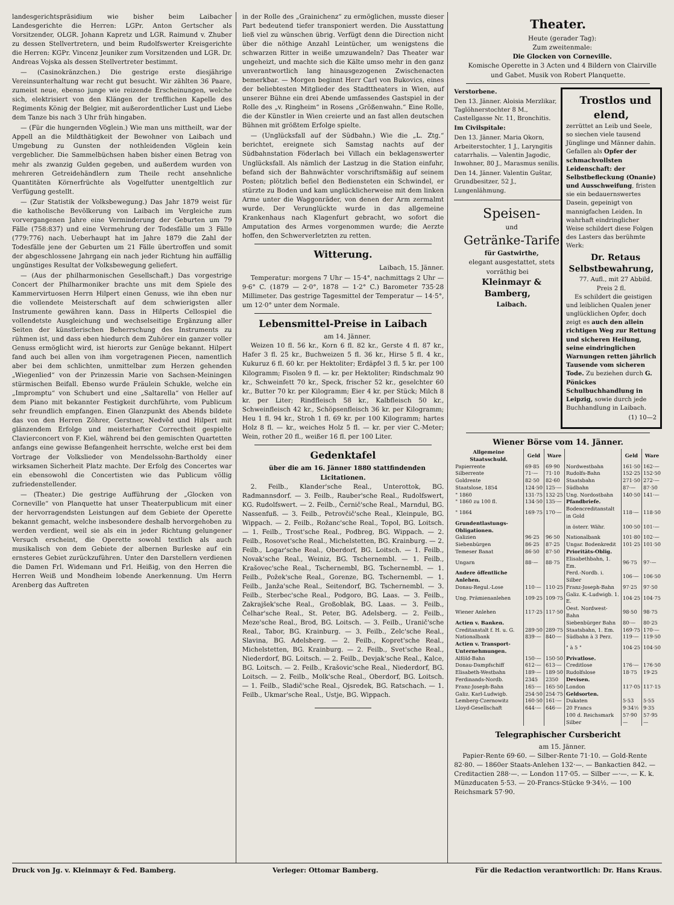landesgerichtspräsidium wie bisher beim Laibacher Landesgerichte die Herren: LGPr. Anton Gertscher als Vorsitzender, OLGR. Johann Kapretz und LGR. Raimund v. Zhuber zu dessen Stellvertretern, und beim Rudolfswerter Kreisgerichte die Herren: KGPr. Vincenz Jeuniker zum Vorsitzenden und LGR. Dr. Andreas Vojska als dessen Stellvertreter bestimmt.
— (Casinokränzchen.) Die gestrige erste diesjährige Vereinsunterhaltung war recht gut besucht. Wir zählten 36 Paare, zumeist neue, ebenso junge wie reizende Erscheinungen, welche sich, elektrisiert von den Klängen der trefflichen Kapelle des Regiments König der Belgier, mit außerordentlicher Lust und Liebe dem Tanze bis nach 3 Uhr früh hingaben.
— (Für die hungernden Vöglein.) Wie man uns mittheilt, war der Appell an die Mildthätigkeit der Bewohner von Laibach und Umgebung zu Gunsten der nothleidenden Vöglein kein vergeblicher. Die Sammelbüchsen haben bisher einen Betrag von mehr als zwanzig Gulden gegeben, und außerdem wurden von mehreren Getreidehändlern zum Theile recht ansehnliche Quantitäten Körnerfrüchte als Vogelfutter unentgeltlich zur Verfügung gestellt.
— (Zur Statistik der Volksbewegung.) Das Jahr 1879 weist für die katholische Bevölkerung von Laibach im Vergleiche zum vorvergangenen Jahre eine Verminderung der Geburten um 79 Fälle (758:837) und eine Vermehrung der Todesfälle um 3 Fälle (779:776) nach. Ueberhaupt hat im Jahre 1879 die Zahl der Todesfälle jene der Geburten um 21 Fälle übertroffen und somit der abgeschlossene Jahrgang ein nach jeder Richtung hin auffällig ungünstiges Resultat der Volksbewegung geliefert.
— (Aus der philharmonischen Gesellschaft.) Das vorgestrige Concert der Philharmoniker brachte uns mit dem Spiele des Kammervirtuosen Herrn Hilpert einen Genuss, wie ihn eben nur die vollendete Meisterschaft auf dem schwierigsten aller Instrumente gewähren kann. Dass in Hilperts Cellospiel die vollendetste Ausgleichung und wechselseitige Ergänzung aller Seiten der künstlerischen Beherrschung des Instruments zu rühmen ist, und dass eben hiedurch dem Zuhörer ein ganzer voller Genuss ermöglicht wird, ist hierorts zur Genüge bekannt. Hilpert fand auch bei allen von ihm vorgetragenen Piecen, namentlich aber bei dem schlichten, unmittelbar zum Herzen gehenden „Wiegenlied“ von der Prinzessin Marie von Sachsen-Meiningen stürmischen Beifall. Ebenso wurde Fräulein Schukle, welche ein „Impromptu“ von Schubert und eine „Saltarella“ von Heller auf dem Piano mit bekannter Festigkeit durchführte, vom Publicum sehr freundlich empfangen. Einen Glanzpunkt des Abends bildete das von den Herren Zöhrer, Gerstner, Nedvěd und Hilpert mit glänzendem Erfolge und meisterhafter Correctheit gespielte Clavierconcert von F. Kiel, während bei den gemischten Quartetten anfangs eine gewisse Befangenheit herrschte, welche erst bei dem Vortrage der Volkslieder von Mendelssohn-Bartholdy einer wirksamen Sicherheit Platz machte. Der Erfolg des Concertes war ein ebensowohl die Concertisten wie das Publicum völlig zufriedenstellender.
— (Theater.) Die gestrige Aufführung der „Glocken von Corneville“ von Planquette hat unser Theaterpublicum mit einer der hervorragendsten Leistungen auf dem Gebiete der Operette bekannt gemacht, welche insbesondere deshalb hervorgehoben zu werden verdient, weil sie als ein in jeder Richtung gelungener Versuch erscheint, die Operette sowohl textlich als auch musikalisch von dem Gebiete der albernen Burleske auf ein ernsteres Gebiet zurückzuführen. Unter den Darstellern verdienen die Damen Frl. Widemann und Frl. Heißig, von den Herren die Herren Weiß und Mondheim lobende Anerkennung. Um Herrn Arenberg das Auftreten
in der Rolle des „Grainichenz“ zu ermöglichen, musste dieser Part bedeutend tiefer transponiert werden. Die Ausstattung ließ viel zu wünschen übrig. Verfügt denn die Direction nicht über die nöthige Anzahl Leintücher, um wenigstens die schwarzen Ritter in weiße umzuwandeln? Das Theater war ungeheizt, und machte sich die Kälte umso mehr in den ganz unverantwortlich lang hinausgezogenen Zwischenacten bemerkbar. — Morgen beginnt Herr Carl von Bukovics, eines der beliebtesten Mitglieder des Stadttheaters in Wien, auf unserer Bühne ein drei Abende umfassendes Gastspiel in der Rolle des „v. Ringheim“ in Rosens „Größenwahn.“ Eine Rolle, die der Künstler in Wien creierte und an fast allen deutschen Bühnen mit größtem Erfolge spielte.
— (Unglücksfall auf der Südbahn.) Wie die „L. Ztg.“ berichtet, ereignete sich Samstag nachts auf der Südbahnstation Föderlach bei Villach ein beklagenswerter Unglücksfall. Als nämlich der Lastzug in die Station einfuhr, befand sich der Bahnwächter vorschriftsmäßig auf seinem Posten; plötzlich befiel den Bediensteten ein Schwindel, er stürzte zu Boden und kam unglücklicherweise mit dem linken Arme unter die Waggonräder, von denen der Arm zermalmt wurde. Der Verunglückte wurde in das allgemeine Krankenhaus nach Klagenfurt gebracht, wo sofort die Amputation des Armes vorgenommen wurde; die Aerzte hoffen, den Schwerverletzten zu retten.
Witterung.
Laibach, 15. Jänner.
Temperatur: morgens 7 Uhr — 15·4°, nachmittags 2 Uhr — 9·6° C. (1879 — 2·0°, 1878 — 1·2° C.) Barometer 735·28 Millimeter. Das gestrige Tagesmittel der Temperatur — 14·5°, um 12·0° unter dem Normale.
Lebensmittel-Preise in Laibach
am 14. Jänner.
Weizen 10 fl. 56 kr., Korn 6 fl. 82 kr., Gerste 4 fl. 87 kr., Hafer 3 fl. 25 kr., Buchweizen 5 fl. 36 kr., Hirse 5 fl. 4 kr., Kukuruz 6 fl. 60 kr. per Hektoliter; Erdäpfel 3 fl. 5 kr. per 100 Kilogramm; Fisolen 9 fl. — kr. per Hektoliter; Rindschmalz 90 kr., Schweinfett 70 kr., Speck, frischer 52 kr., geselchter 60 kr., Butter 70 kr. per Kilogramm; Eier 4 kr. per Stück; Milch 8 kr. per Liter; Rindfleisch 58 kr., Kalbfleisch 50 kr., Schweinfleisch 42 kr., Schöpsenfleisch 36 kr. per Kilogramm; Heu 1 fl. 94 kr., Stroh 1 fl. 69 kr. per 100 Kilogramm; hartes Holz 8 fl. — kr., weiches Holz 5 fl. — kr. per vier C.-Meter; Wein, rother 20 fl., weißer 16 fl. per 100 Liter.
Gedenktafel
über die am 16. Jänner 1880 stattfindenden Licitationen.
2. Feilb., Klander'sche Real., Unterottok, BG. Radmannsdorf. — 3. Feilb., Rauber'sche Real., Rudolfswert, KG. Rudolfswert. — 2. Feilb., Černič'sche Real., Marndul, BG. Nassenfuß. — 3. Feilb., Petrovčič'sche Real., Kleinpule, BG. Wippach. — 2. Feilb., Rožanc'sche Real., Topol, BG. Loitsch. — 1. Feilb., Trost'sche Real., Podbreg, BG. Wippach. — 2. Feilb., Rosovet'sche Real., Michelstetten, BG. Krainburg. — 2. Feilb., Logar'sche Real., Oberdorf, BG. Loitsch. — 1. Feilb., Novak'sche Real., Weiniz, BG. Tschernembl. — 1. Feilb., Krašovec'sche Real., Tschernembl, BG. Tschernembl. — 1. Feilb., Požek'sche Real., Gorenze, BG. Tschernembl. — 1. Feilb., Janža'sche Real., Seitendorf, BG. Tschernembl. — 3. Feilb., Sterbec'sche Real., Podgoro, BG. Laas. — 3. Feilb., Zakrajšek'sche Real., Großoblak, BG. Laas. — 3. Feilb., Čelhar'sche Real., St. Peter, BG. Adelsberg. — 2. Feilb., Meze'sche Real., Brod, BG. Loitsch. — 3. Feilb., Uranič'sche Real., Tabor, BG. Krainburg. — 3. Feilb., Zelc'sche Real., Slavina, BG. Adelsberg. — 2. Feilb., Kopret'sche Real., Michelstetten, BG. Krainburg. — 2. Feilb., Svet'sche Real., Niederdorf, BG. Loitsch. — 2. Feilb., Devjak'sche Real., Kalce, BG. Loitsch. — 2. Feilb., Krašovic'sche Real., Niederdorf, BG. Loitsch. — 2. Feilb., Molk'sche Real., Oberdorf, BG. Loitsch. — 1. Feilb., Sladič'sche Real., Ojsredek, BG. Ratschach. — 1. Feilb., Ukmar'sche Real., Ustje, BG. Wippach.
Theater.
Heute (gerader Tag):
Zum zweitenmale:
Die Glocken von Corneville.
Komische Operette in 3 Acten und 4 Bildern von Clairville und Gabet. Musik von Robert Planquette.
Trostlos und elend,
zerrüttet an Leib und Seele, so siechen viele tausend Jünglinge und Männer dahin. Gefallen als Opfer der schmachvollsten Leidenschaft: der Selbstbefleckung (Onanie) und Ausschweifung, fristen sie ein bedauernswertes Dasein, gepeinigt von mannigfachen Leiden. In wahrhaft eindringlicher Weise schildert diese Folgen des Lasters das berühmte Werk:
Dr. Retaus Selbstbewahrung,
77. Aufl., mit 27 Abbild. Preis 2 fl.
Es schildert die geistigen und leiblichen Qualen jener unglücklichen Opfer, doch zeigt es auch den allein richtigen Weg zur Rettung und sicheren Heilung, seine eindringlichen Warnungen retten jährlich Tausende vom sicheren Tode. Zu beziehen durch G. Pönickes Schulbuchhandlung in Leipzig, sowie durch jede Buchhandlung in Laibach.
(1) 10—2
Verstorbene.
Den 13. Jänner. Aloisia Merzlikar, Taglöhnerstochter 8 M., Castellgasse Nr. 11, Bronchitis.
Im Civilspitale:
Den 13. Jänner. Maria Okorn, Arbeiterstochter, 1 J., Laryngitis catarrhalis. — Valentin Jagodic, Inwohner, 80 J., Marasmus senilis.
Den 14. Jänner. Valentin Guštar, Grundbesitzer, 52 J., Lungenlähmung.
Speisen-
und
Getränke-Tarife
für Gastwirthe,
elegant ausgestattet, stets vorräthig bei
Kleinmayr & Bamberg,
Laibach.
Wiener Börse vom 14. Jänner.
| Allgemeine Staatsschuld. | Geld | Ware | | Geld | Ware |
| --- | --- | --- | --- | --- | --- |
| Papierrente | 69·85 | 69·90 | Nordwestbahn | 161·50 | 162·— |
| Silberrente | 71·— | 71·10 | Rudolfs-Bahn | 152·25 | 152·50 |
| Goldrente | 82·50 | 82·60 | Staatsbahn | 271·50 | 272·— |
| Staatslose, 1854 | 124·50 | 125·— | Südbahn | 87·— | 87·50 |
| " 1860 | 131·75 | 132·25 | Ung. Nordostbahn | 140·50 | 141·— |
| " 1860 zu 100 fl. | 134·50 | 135·— | Pfandbriefe. | | |
| " 1864 | 169·75 | 170·— | Bodencreditanstalt in Gold | 118·— | 118·50 |
| Grundentlastungs-Obligationen. | | | in österr. Währ. | 100·50 | 101·— |
| Galizien | 96·25 | 96·50 | Nationalbank | 101·80 | 102·— |
| Siebenbürgen | 86·25 | 87·25 | Ungar. Bodenkredit | 101·25 | 101·50 |
| Temeser Banat | 86·50 | 87·50 | Prioritäts-Oblig. | | |
| Ungarn | 88·— | 88·75 | Elisabethbahn, 1. Em. | 96·75 | 97·— |
| Andere öffentliche Anlehen. | | | Ferd.-Nordb. i. Silber | 106·— | 106·50 |
| Donau-Regul.-Lose | 110·— | 110·25 | Franz-Joseph-Bahn | 97·25 | 97·50 |
| Ung. Prämienanlehen | 109·25 | 109·75 | Galiz. K.-Ludwigb. 1. E. | 104·25 | 104·75 |
| Wiener Anlehen | 117·25 | 117·50 | Oest. Nordwest-Bahn | 98·50 | 98·75 |
| Actien v. Banken. | | | Siebenbürger Bahn | 80·— | 80·25 |
| Creditanstalt f. H. u. G. | 289·50 | 289·75 | Staatsbahn, 1. Em. | 169·75 | 170·— |
| Nationalbank | 839·— | 840·— | Südbahn à 3 Perz. | 119·— | 119·50 |
| Actien v. Transport-Unternehmungen. | | | " à 5 " | 104·25 | 104·50 |
| Alföld-Bahn | 150·— | 150·50 | Privatlose. | | |
| Donau-Dampfschiff | 612·— | 613·— | Creditlose | 176·— | 176·50 |
| Elisabeth-Westbahn | 189·— | 189·50 | Rudolfslose | 18·75 | 19·25 |
| Ferdinands-Nordb. | 2345 | 2350 | Devisen. | | |
| Franz-Joseph-Bahn | 165·— | 165·50 | London | 117·05 | 117·15 |
| Galiz. Karl-Ludwigb. | 254·50 | 254·75 | Geldsorten. | | |
| Lemberg-Czernowitz | 160·50 | 161·— | Dukaten | 5·53 | 5·55 |
| Lloyd-Gesellschaft | 644·— | 646·— | 20 Francs | 9·34½ | 9·35 |
| | | | 100 d. Reichsmark | 57·90 | 57·95 |
| | | | Silber | — | — |
Telegraphischer Cursbericht
am 15. Jänner.
Papier-Rente 69·60. — Silber-Rente 71·10. — Gold-Rente 82·80. — 1860er Staats-Anlehen 132·—. — Bankactien 842. — Creditactien 288·—. — London 117·05. — Silber —·—. — K. k. Münzducaten 5·53. — 20-Francs-Stücke 9·34½. — 100 Reichsmark 57·90.
Druck von Jg. v. Kleinmayr & Fed. Bamberg. Verleger: Ottomar Bamberg. Für die Redaction verantwortlich: Dr. Hans Kraus.